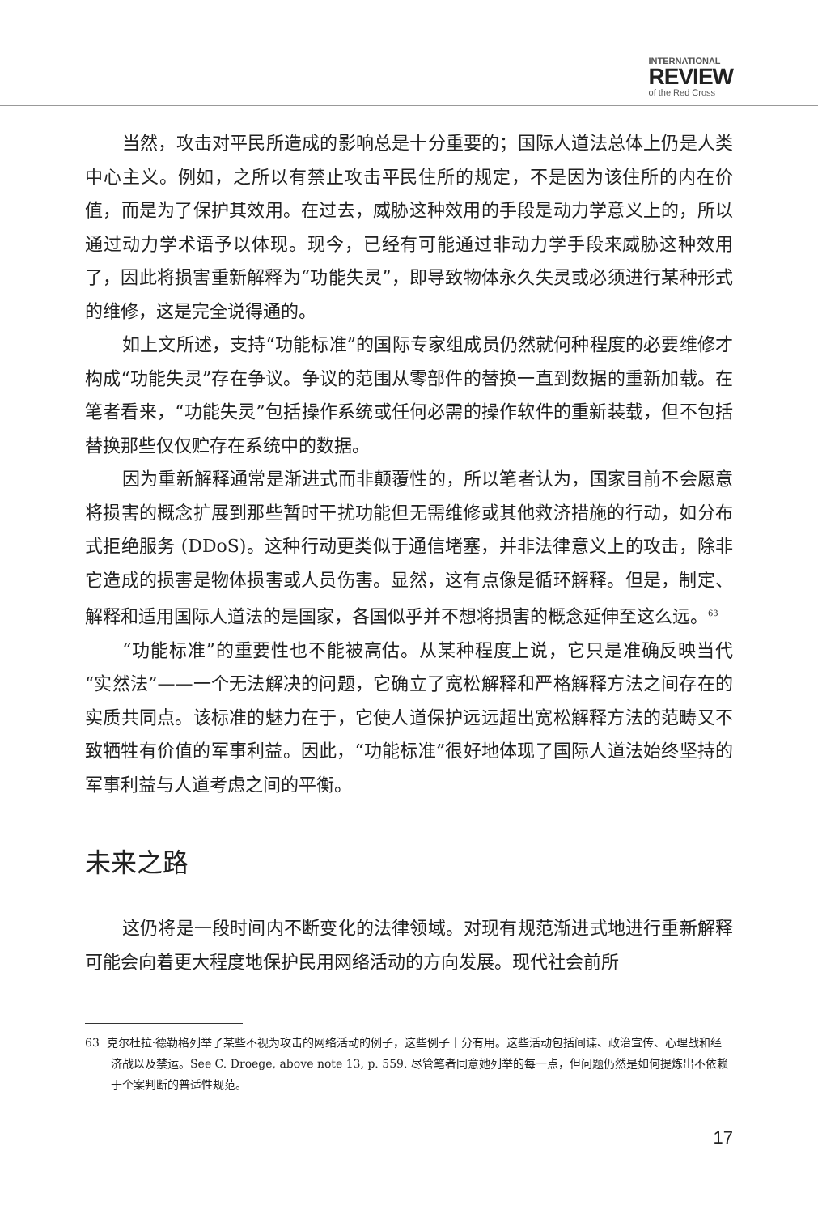INTERNATIONAL
REVIEW
of the Red Cross
当然，攻击对平民所造成的影响总是十分重要的；国际人道法总体上仍是人类中心主义。例如，之所以有禁止攻击平民住所的规定，不是因为该住所的内在价值，而是为了保护其效用。在过去，威胁这种效用的手段是动力学意义上的，所以通过动力学术语予以体现。现今，已经有可能通过非动力学手段来威胁这种效用了，因此将损害重新解释为“功能失灵”，即导致物体永久失灵或必须进行某种形式的维修，这是完全说得通的。
如上文所述，支持“功能标准”的国际专家组成员仍然就何种程度的必要维修才构成“功能失灵”存在争议。争议的范围从零部件的替换一直到数据的重新加载。在笔者看来，“功能失灵”包括操作系统或任何必需的操作软件的重新装载，但不包括替换那些仅仅贮存在系统中的数据。
因为重新解释通常是渐进式而非颠覆性的，所以笔者认为，国家目前不会愿意将损害的概念扩展到那些暂时干扰功能但无需维修或其他救济措施的行动，如分布式拒绝服务 (DDoS)。这种行动更类似于通信堵塞，并非法律意义上的攻击，除非它造成的损害是物体损害或人员伤害。显然，这有点像是循环解释。但是，制定、解释和适用国际人道法的是国家，各国似乎并不想将损害的概念延伸至这么远。<sup>63</sup>
“功能标准”的重要性也不能被高估。从某种程度上说，它只是准确反映当代“实然法”——一个无法解决的问题，它确立了宽松解释和严格解释方法之间存在的实质共同点。该标准的魅力在于，它使人道保护远远超出宽松解释方法的范畴又不致牺牲有价值的军事利益。因此，“功能标准”很好地体现了国际人道法始终坚持的军事利益与人道考虑之间的平衡。
未来之路
这仍将是一段时间内不断变化的法律领域。对现有规范渐进式地进行重新解释可能会向着更大程度地保护民用网络活动的方向发展。现代社会前所
63 克尔杜拉·德勒格列举了某些不视为攻击的网络活动的例子，这些例子十分有用。这些活动包括间谍、政治宣传、心理战和经济战以及禁运。See C. Droege, above note 13, p. 559. 尽管笔者同意她列举的每一点，但问题仍然是如何提炼出不依赖于个案判断的普适性规范。
17